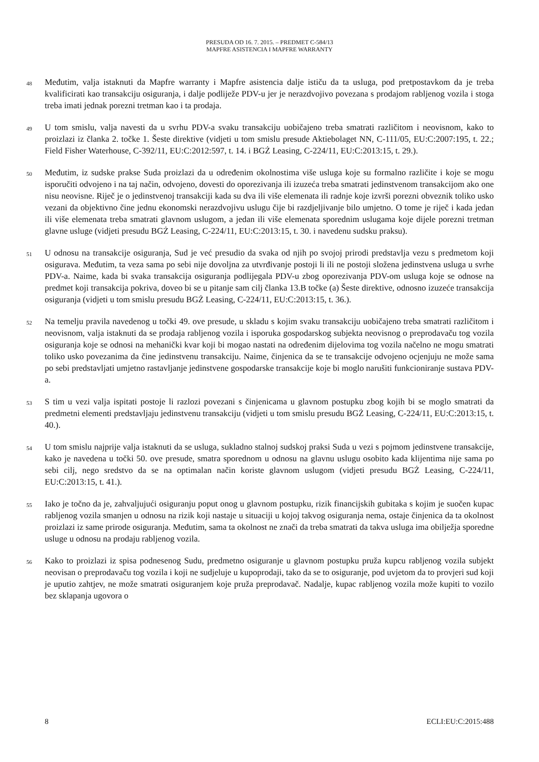PRESUDA OD 16. 7. 2015. – PREDMET C-584/13
MAPFRE ASISTENCIA I MAPFRE WARRANTY
48
Međutim, valja istaknuti da Mapfre warranty i Mapfre asistencia dalje ističu da ta usluga, pod pretpostavkom da je treba kvalificirati kao transakciju osiguranja, i dalje podliježe PDV-u jer je nerazdvojivo povezana s prodajom rabljenog vozila i stoga treba imati jednak porezni tretman kao i ta prodaja.
49
U tom smislu, valja navesti da u svrhu PDV-a svaku transakciju uobičajeno treba smatrati različitom i neovisnom, kako to proizlazi iz članka 2. točke 1. Šeste direktive (vidjeti u tom smislu presude Aktiebolaget NN, C-111/05, EU:C:2007:195, t. 22.; Field Fisher Waterhouse, C-392/11, EU:C:2012:597, t. 14. i BGŻ Leasing, C-224/11, EU:C:2013:15, t. 29.).
50
Međutim, iz sudske prakse Suda proizlazi da u određenim okolnostima više usluga koje su formalno različite i koje se mogu isporučiti odvojeno i na taj način, odvojeno, dovesti do oporezivanja ili izuzeća treba smatrati jedinstvenom transakcijom ako one nisu neovisne. Riječ je o jedinstvenoj transakciji kada su dva ili više elemenata ili radnje koje izvrši porezni obveznik toliko usko vezani da objektivno čine jednu ekonomski nerazdvojivu uslugu čije bi razdjeljivanje bilo umjetno. O tome je riječ i kada jedan ili više elemenata treba smatrati glavnom uslugom, a jedan ili više elemenata sporednim uslugama koje dijele porezni tretman glavne usluge (vidjeti presudu BGŻ Leasing, C-224/11, EU:C:2013:15, t. 30. i navedenu sudsku praksu).
51
U odnosu na transakcije osiguranja, Sud je već presudio da svaka od njih po svojoj prirodi predstavlja vezu s predmetom koji osigurava. Međutim, ta veza sama po sebi nije dovoljna za utvrđivanje postoji li ili ne postoji složena jedinstvena usluga u svrhe PDV-a. Naime, kada bi svaka transakcija osiguranja podlijegala PDV-u zbog oporezivanja PDV-om usluga koje se odnose na predmet koji transakcija pokriva, doveo bi se u pitanje sam cilj članka 13.B točke (a) Šeste direktive, odnosno izuzeće transakcija osiguranja (vidjeti u tom smislu presudu BGŻ Leasing, C-224/11, EU:C:2013:15, t. 36.).
52
Na temelju pravila navedenog u točki 49. ove presude, u skladu s kojim svaku transakciju uobičajeno treba smatrati različitom i neovisnom, valja istaknuti da se prodaja rabljenog vozila i isporuka gospodarskog subjekta neovisnog o preprodavaču tog vozila osiguranja koje se odnosi na mehanički kvar koji bi mogao nastati na određenim dijelovima tog vozila načelno ne mogu smatrati toliko usko povezanima da čine jedinstvenu transakciju. Naime, činjenica da se te transakcije odvojeno ocjenjuju ne može sama po sebi predstavljati umjetno rastavljanje jedinstvene gospodarske transakcije koje bi moglo narušiti funkcioniranje sustava PDV-a.
53
S tim u vezi valja ispitati postoje li razlozi povezani s činjenicama u glavnom postupku zbog kojih bi se moglo smatrati da predmetni elementi predstavljaju jedinstvenu transakciju (vidjeti u tom smislu presudu BGŻ Leasing, C-224/11, EU:C:2013:15, t. 40.).
54
U tom smislu najprije valja istaknuti da se usluga, sukladno stalnoj sudskoj praksi Suda u vezi s pojmom jedinstvene transakcije, kako je navedena u točki 50. ove presude, smatra sporednom u odnosu na glavnu uslugu osobito kada klijentima nije sama po sebi cilj, nego sredstvo da se na optimalan način koriste glavnom uslugom (vidjeti presudu BGŻ Leasing, C-224/11, EU:C:2013:15, t. 41.).
55
Iako je točno da je, zahvaljujući osiguranju poput onog u glavnom postupku, rizik financijskih gubitaka s kojim je suočen kupac rabljenog vozila smanjen u odnosu na rizik koji nastaje u situaciji u kojoj takvog osiguranja nema, ostaje činjenica da ta okolnost proizlazi iz same prirode osiguranja. Međutim, sama ta okolnost ne znači da treba smatrati da takva usluga ima obilježja sporedne usluge u odnosu na prodaju rabljenog vozila.
56
Kako to proizlazi iz spisa podnesenog Sudu, predmetno osiguranje u glavnom postupku pruža kupcu rabljenog vozila subjekt neovisan o preprodavaču tog vozila i koji ne sudjeluje u kupoprodaji, tako da se to osiguranje, pod uvjetom da to provjeri sud koji je uputio zahtjev, ne može smatrati osiguranjem koje pruža preprodavač. Nadalje, kupac rabljenog vozila može kupiti to vozilo bez sklapanja ugovora o
8 ECLI:EU:C:2015:488